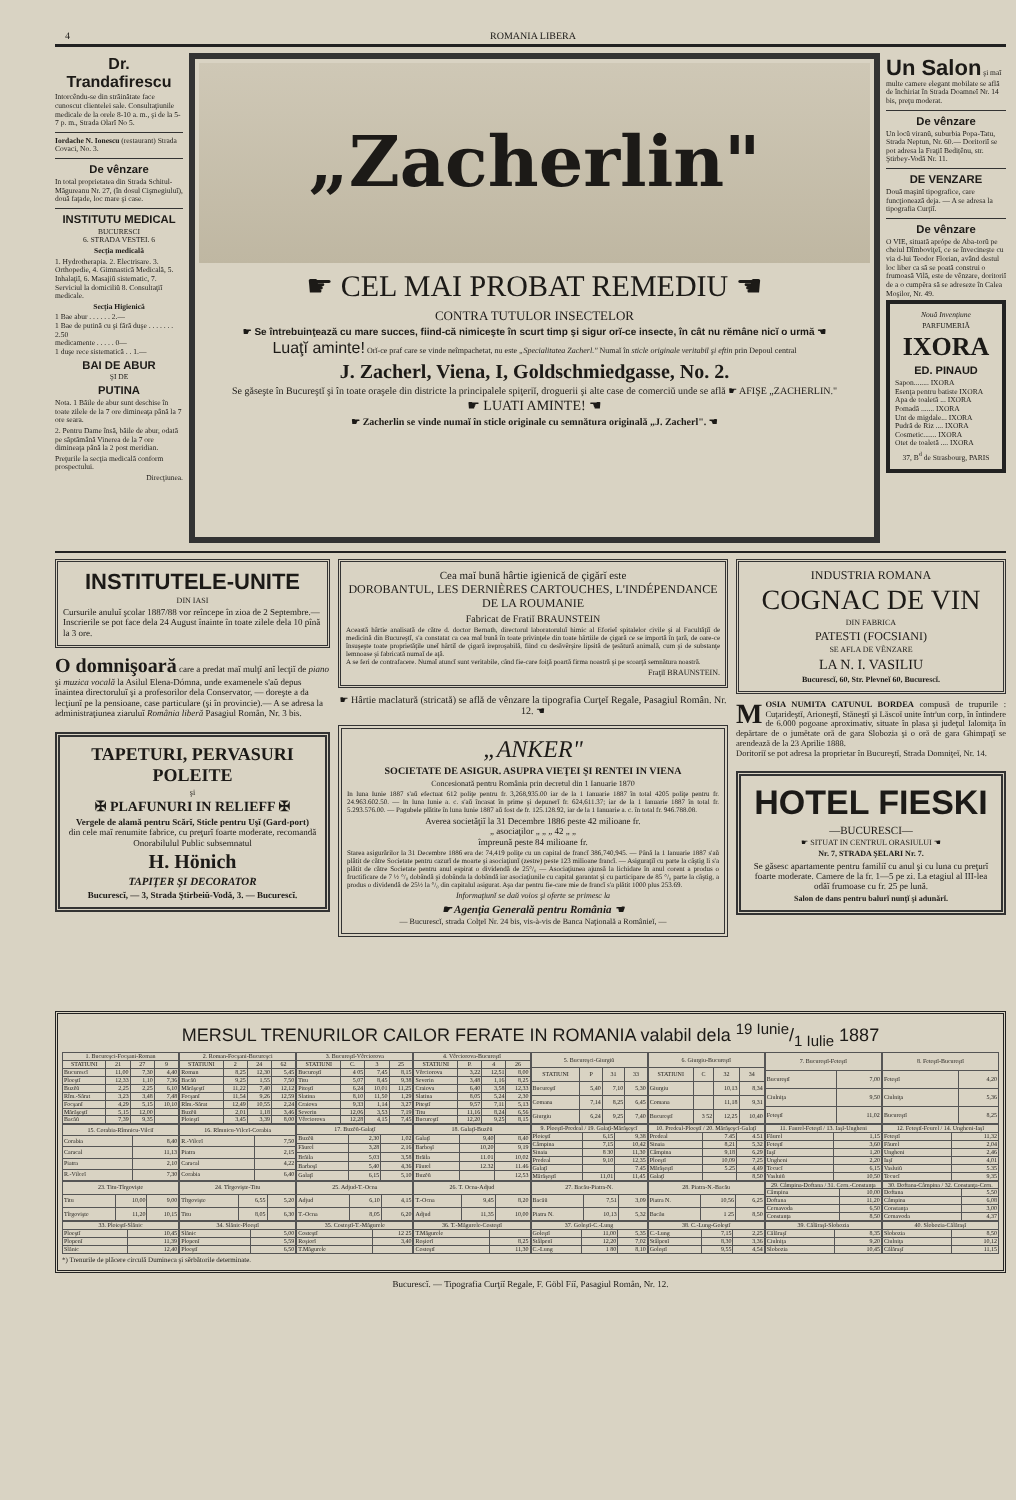4 ROMANIA LIBERA
Dr. Trandafirescu
Intorcêndu-se din străinătate face cunoscut clientelei sale. Consultaţiunile medicale de la orele 8-10 a. m., şi de la 5-7 p. m., Strada Olarĭ No 5.
Iordache N. Ionescu (restaurant) Strada Covaci, No. 3.
De vênzare
In total proprietatea din Strada Schitul-Măgureanu Nr. 27, (în dosul Cişmegiuluĭ), două faţade, loc mare şi case.
INSTITUTU MEDICAL
BUCURESCI
6. STRADA VESTEI. 6
Secţia medicală
1. Hydrotherapia. 2. Electrisare. 3. Orthopedie, 4. Gimnastică Medicală, 5. Inhalaţiĭ, 6. Masajiŭ sistematic, 7. Serviciul la domiciliŭ 8. Consultaţiĭ medicale.
Secţia Higienică
1 Bae abur . . . . . . 2.—
1 Bae de putină cu şi fără duşe . . . . . . . 2.50
medicamente . . . . . 0—
1 duşe rece sistematică . . 1.—
BAI DE ABUR
ŞI DE
PUTINA
Nota. 1 Băile de abur sunt deschise în toate zilele de la 7 ore dimineaţa până la 7 ore seara.
2. Pentru Dame însă, băile de abur, odată pe săptămână Vinerea de la 7 ore dimineaţa până la 2 post meridian.
Preţurile la secţia medicală conform prospectului.
Direcţiunea.
„Zacherlin"
☛ CEL MAI PROBAT REMEDIU ☚
CONTRA TUTULOR INSECTELOR
☛ Se întrebuinţează cu mare succes, fiind-că nimiceşte în scurt timp şi sigur orĭ-ce insecte, în cât nu rĕmâne nicĭ o urmă ☚
Luaţĭ aminte! Orĭ-ce praf care se vinde neîmpachetat, nu este „Specialitatea Zacherl." Numaĭ în sticle originale veritabil şi eftin prin Depoul central
J. Zacherl, Viena, I, Goldschmiedgasse, No. 2.
Se găseşte în Bucureştĭ şi în toate oraşele din districte la principalele spiţeriĭ, droguerii şi alte case de comerciŭ unde se află ☛ AFIŞE „ZACHERLIN."
☛ LUATI AMINTE! ☚
☛ Zacherlin se vinde numaĭ în sticle originale cu semnătura originală „J. Zacherl". ☚
Un Salon şi maĭ multe camere elegant mobilate se află de închiriat în Strada Doamneĭ Nr. 14 bis, preţu moderat.
De vênzare
Un locŭ viranŭ, suburbia Popa-Tatu, Strada Neptun, Nr. 60.— Doritoriĭ se pot adresa la Fraţiĭ Bedițênu, str. Ştirbey-Vodă Nr. 11.
DE VENZARE
Două maşinĭ tipografice, care funcţionează deja. — A se adresa la tipografia Curţiĭ.
De vênzare
O VIE, situată aprópe de Aba-torŭ pe cheiul Dîmboviţeĭ, ce se învecineşte cu via d-lui Teodor Florian, având destul loc liber ca să se poată construi o frumoasă Vilă, este de vênzare, doritoriĭ de a o cumpĕra să se adreseze în Calea Moşilor, Nr. 49.
Nouă Invenţiune
PARFUMERIĂ
IXORA
ED. PINAUD
Sapon........ IXORA
Esenţa pentru batiste IXORA
Apa de toaletă ... IXORA
Pomadă ....... IXORA
Unt de migdale... IXORA
Pudră de Riz .... IXORA
Cosmetic....... IXORA
Otet de toaletă .... IXORA
37, B<sup>d</sup> de Strasbourg, PARIS
INSTITUTELE-UNITE
DIN IASI
Cursurile anuluĭ şcolar 1887/88 vor reîncepe în zioa de 2 Septembre.— Inscrierile se pot face dela 24 August înainte în toate zilele dela 10 pînă la 3 ore.
O domnişoară care a predat maĭ mulţĭ anĭ lecţiĭ de piano şi muzica vocală la Asilul Elena-Dómna, unde examenele s'aŭ depus înaintea directoruluĭ şi a profesorilor dela Conservator, — doreşte a da lecţiunĭ pe la pensioane, case particulare (şi în provincie).— A se adresa la administraţiunea ziaruluĭ România liberă Pasagiul Român, Nr. 3 bis.
TAPETURI, PERVASURI POLEITE
şi
✠ PLAFUNURI IN RELIEFF ✠
Vergele de alamă pentru Scărĭ, Sticle pentru Uşĭ (Gard-port)
din cele maĭ renumite fabrice, cu preţurĭ foarte moderate, recomandă Onorabilulul Public subsemnatul
H. Hönich
TAPIŢER ŞI DECORATOR
Bucurescĭ, — 3, Strada Ştirbeiŭ-Vodă, 3. — Bucurescĭ.
Cea maĭ bună hârtie igienică de çigărĭ este
DOROBANTUL, LES DERNIÈRES CARTOUCHES, L'INDÉPENDANCE DE LA ROUMANIE
Fabricat de Fratiĭ BRAUNSTEIN
Această hârtie analisată de către d. doctor Bernath, directorul laboratoruluĭ himic al Eforieĭ spitalelor civile şi al Facultăţiĭ de medicină din Bucureştĭ, s'a constatat ca cea maĭ bună în toate privinţele din toate hârtiile de çigară ce se importă în ţară, de oare-ce însuşeşte toate proprietăţile uneĭ hârtiĭ de çigară ireproşabilă, fiind cu desăvêrşire lipsită de ţesătură animală, cum şi de substanţe lemnoase şi fabricată numaĭ de aţă.
A se feri de contrafacere. Numaĭ atuncĭ sunt veritabile, când fie-care foiţă poartă firma noastră şi pe scoarţă semnătura noastră.
Fraţiĭ BRAUNSTEIN.
☛ Hârtie maclatură (stricată) se află de vênzare la tipografia Curţeĭ Regale, Pasagiul Român. Nr. 12. ☚
„ANKER"
SOCIETATE DE ASIGUR. ASUPRA VIEŢEI ŞI RENTEI IN VIENA
Concesionată pentru România prin decretul din 1 Ianuarie 1870
In luna Iunie 1887 s'aŭ efectuat 612 poliţe pentru fr. 3,268,935.00 iar de la 1 Ianuarie 1887 în total 4205 poliţe pentru fr. 24.963.602.50. — In luna Iunie a. c. s'aŭ încasat în prime şi depunerĭ fr. 624,611.37; iar de la 1 Ianuarie 1887 în total fr. 5.293.576.00. — Pagubele plătite în luna Iunie 1887 aŭ fost de fr. 125.128.92, iar de la 1 Ianuarie a. c. în total fr. 946.788.08.
Averea societăţiĭ la 31 Decembre 1886 peste 42 milioane fr.
„ asociaţilor „ „ „ 42 „ „
împreună peste 84 milioane fr.
Starea asigurărilor la 31 Decembre 1886 era de: 74,419 poliţe cu un capital de francĭ 386,740,945. — Până la 1 Ianuarie 1887 s'aŭ plătit de către Societate pentru cazurĭ de moarte şi asociaţiunĭ (zestre) peste 123 milioane francĭ. — Asiguraţiĭ cu parte la câştig li s'a plătit de către Societate pentru anul espirat o dividendă de 25°/₀ — Asociaţiunea ajunsă la lichidare în anul corent a produs o fructificare de 7 ½ °/₀ dobândă şi dobânda la dobândă iar asociaţiunile cu capital garantat şi cu participare de 85 °/₀ parte la câştig, a produs o dividendă de 25½ la °/₀ din capitalul asigurat. Aşa dar pentru fie-care mie de francĭ s'a plătit 1000 plus 253.69.
Informaţiunĭ se daŭ voios şi oferte se primesc la
☛ Agenţia Generală pentru România ☚
— Bucurescĭ, strada Colţeĭ Nr. 24 bis, vis-à-vis de Banca Naţională a Românieĭ, —
INDUSTRIA ROMANA
COGNAC DE VIN
DIN FABRICA
PATESTI (FOCSIANI)
SE AFLA DE VÊNZARE
LA N. I. VASILIU
Bucurescĭ, 60, Str. Plevneĭ 60, Bucurescĭ.
MOSIA NUMITA CATUNUL BORDEA compusă de trupurile : Cuţarideştĭ, Arioneştĭ, Stăneştĭ şi Lăscoĭ unite într'un corp, în întindere de 6.000 pogoane aproximativ, situate în plasa şi judeţul Ialomiţa în depărtare de o jumĕtate oră de gara Slobozia şi o oră de gara Ghimpaţĭ se arendează de la 23 Aprilie 1888.
Doritoriĭ se pot adresa la proprietar în Bucureştĭ, Strada Domniţeĭ, Nr. 14.
HOTEL FIESKI
—BUCURESCI—
☛ SITUAT IN CENTRUL ORASIULUI ☚
Nr. 7, STRADA ŞELARI Nr. 7.
Se găsesc apartamente pentru familiĭ cu anul şi cu luna cu preţurĭ foarte moderate. Camere de la fr. 1—5 pe zi. La etagiul al III-lea odăĭ frumoase cu fr. 25 pe lună.
Salon de dans pentru balurĭ nunţĭ şi adunărĭ.
MERSUL TRENURILOR CAILOR FERATE IN ROMANIA valabil dela 19 Iunie/1 Iulie 1887
| 1. Bucureşci-Focşani-Roman | | | |
| --- | --- | --- | --- |
| STATIUNI | 21 | 27 | 9 |
| Bucurescĭ | 11,00 | 7,30 | 4,40 |
| Ploeştĭ | 12,33 | 1,10 | 7,36 |
| Buzĕŭ | 2,25 | 2,25 | 6,10 |
| Rîm.-Sărat | 3,23 | 3,48 | 7,48 |
| Focşanĭ | 4,29 | 5,15 | 10,10 |
| Mărăşeştĭ | 5,15 | 12,00 | |
| Bacăŭ | 7,39 | 9,35 | |
| 2. Roman-Focşani-Bucureşci | | | |
| --- | --- | --- | --- |
| STATIUNI | 2 | 24 | 62 |
| Roman | 8,25 | 12,30 | 5,45 |
| Bacăŭ | 9,25 | 1,55 | 7,50 |
| Mărăşeştĭ | 11,22 | 7,40 | 12,12 |
| Focşanĭ | 11,54 | 9,26 | 12,59 |
| Rîm.-Sărat | 12,49 | 10,55 | 2,24 |
| Buzĕŭ | 2,01 | 1,18 | 3,46 |
| Ploieştĭ | 3,45 | 3,39 | 8,00 |
| 3. Bucureştĭ-Vêrciorova | | | |
| --- | --- | --- | --- |
| STATIUNI | C. | 3 | 25 |
| Bucureştĭ | 4 05 | 7,45 | 8,15 |
| Titu | 5,07 | 8,45 | 9,38 |
| Piteştĭ | 6,24 | 10,01 | 11,25 |
| Slatina | 8,10 | 11,50 | 1,29 |
| Craiova | 9,33 | 1,14 | 3,27 |
| Severin | 12,06 | 3,53 | 7,19 |
| Vêrciorova | 12,28 | 4,15 | 7,45 |
| 4. Vêrciorova-Bucureştĭ | | | |
| --- | --- | --- | --- |
| STATIUNI | P. | 4 | 26 |
| Vêrciorova | 3,22 | 12,51 | 8,00 |
| Severin | 3,48 | 1,16 | 8,25 |
| Craiova | 6,40 | 3,58 | 12,33 |
| Slatina | 8,05 | 5,24 | 2,30 |
| Piteştĭ | 9,57 | 7,11 | 5,13 |
| Titu | 11,16 | 8,24 | 6,56 |
| Bucureştĭ | 12,20 | 9,25 | 8,15 |
| 5. Bucureşci-Giurgiŭ | | | |
| --- | --- | --- | --- |
| STATIUNI | P | 31 | 33 |
| Bucureştĭ | 5,40 | 7,10 | 5,30 |
| Comana | 7,14 | 8,25 | 6,45 |
| Giurgiu | 6,24 | 9,25 | 7,40 |
| 6. Giurgiu-Bucureştĭ | | | |
| --- | --- | --- | --- |
| STATIUNI | C | 32 | 34 |
| Giurgiu | | 10,13 | 8,34 |
| Comana | | 11,18 | 9,31 |
| Bucureştĭ | 3 52 | 12,25 | 10,40 |
| 7. Bucureştĭ-Feteştĭ | |
| --- | --- |
| Bucureştĭ | 7,00 |
| Ciulniţa | 9,50 |
| Feteştĭ | 11,02 |
| 8. Feteştĭ-Bucureştĭ | |
| --- | --- |
| Feteştĭ | 4,20 |
| Ciulniţa | 5,36 |
| Bucureştĭ | 8,25 |
| 15. Corabia-Rîmnicu-Vilciĭ | |
| --- | --- |
| Corabia | 8,40 |
| Caracal | 11,13 |
| Piatra | 2,10 |
| R.-Vilceĭ | 7,30 |
| 16. Rîmnicu-Vilceĭ-Corabia | |
| --- | --- |
| R.-Vilceĭ | 7,50 |
| Piatra | 2,15 |
| Caracal | 4,22 |
| Corabia | 6,40 |
| 17. Buzĕŭ-Galaţĭ | | |
| --- | --- | --- |
| Buzĕŭ | 2,30 | 1,02 |
| Făurel | 3,28 | 2,16 |
| Brăila | 5,03 | 3,58 |
| Barboşĭ | 5,40 | 4,36 |
| Galaţĭ | 6,15 | 5,10 |
| 18. Galaţĭ-Buzĕŭ | | |
| --- | --- | --- |
| Galaţĭ | 9,40 | 8,40 |
| Barboşĭ | 10,20 | 9,19 |
| Brăila | 11.01 | 10,02 |
| Făurel | 12.32 | 11.46 |
| Buzĕŭ | | 12,53 |
| 9. Ploeştĭ-Predeal / 19. Galaţĭ-Mărăşeşcĭ | | |
| --- | --- | --- |
| Ploieştĭ | 6,15 | 9,38 |
| Câmpina | 7,15 | 10,42 |
| Sinaia | 8 30 | 11,30 |
| Predeal | 9,10 | 12,35 |
| Galaţĭ | | 7.45 |
| Mărăşeştĭ | 11,01 | 11,45 |
| 10. Predeal-Ploeştĭ / 20. Mărăşeşcĭ-Galaţĭ | | |
| --- | --- | --- |
| Predeal | 7.45 | 4.51 |
| Sinaia | 8,21 | 5,32 |
| Câmpina | 9,18 | 6,29 |
| Ploeştĭ | 10,09 | 7,25 |
| Mărăşeştĭ | 5.25 | 4,49 |
| Galaţĭ | | 8,50 |
| 11. Faurel-Feteştĭ / 13. Iaşĭ-Ungheni | |
| --- | --- |
| Făurel | 1,15 |
| Feteştĭ | 3,60 |
| Iaşĭ | 1,20 |
| Ungheni | 2,20 |
| Tecucĭ | 6,15 |
| Vasluiŭ | 10,50 |
| 12. Feteştĭ-Feurel / 14. Ungheni-Iaşĭ | |
| --- | --- |
| Feteştĭ | 11,32 |
| Făurel | 2,04 |
| Ungheni | 2,46 |
| Iaşĭ | 4,01 |
| Vasluiŭ | 5.35 |
| Tecucĭ | 9,35 |
| 23. Titu-Tîrgovişte | | |
| --- | --- | --- |
| Titu | 10,00 | 9,00 |
| Tîrgovişte | 11,20 | 10,15 |
| 24. Tîrgovişte-Titu | | |
| --- | --- | --- |
| Tîrgovişte | 6,55 | 5,20 |
| Titu | 8,05 | 6,30 |
| 25. Adjud-T.-Ocna | | |
| --- | --- | --- |
| Adjud | 6,10 | 4,15 |
| T.-Ocna | 8,05 | 6,20 |
| 26. T. Ocna-Adjud | | |
| --- | --- | --- |
| T.-Ocna | 9,45 | 8,20 |
| Adjud | 11,35 | 10,00 |
| 27. Bacău-Piatra-N. | | |
| --- | --- | --- |
| Bacăŭ | 7,51 | 3,09 |
| Piatra N. | 10,13 | 5,32 |
| 28. Piatra-N.-Bacău | | |
| --- | --- | --- |
| Piatra N. | 10,56 | 6,25 |
| Bacău | 1 25 | 8,50 |
| 29. Câmpina-Doftana / 31. Cern.-Constanţa | |
| --- | --- |
| Câmpina | 10,00 |
| Doftana | 11,20 |
| Cernavoda | 6,50 |
| Constanţa | 8,50 |
| 30. Doftana-Câmpina / 32. Constanţa-Cern. | |
| --- | --- |
| Doftana | 5,50 |
| Câmpina | 6,08 |
| Constanţa | 3,00 |
| Cernavoda | 4,37 |
| 33. Ploieştĭ-Slănic | |
| --- | --- |
| Ploeştĭ | 10,45 |
| Plopenĭ | 11,39 |
| Slănic | 12,40 |
| 34. Slănic-Ploeştĭ | |
| --- | --- |
| Slănic | 5,00 |
| Plopenĭ | 5,59 |
| Ploeştĭ | 6,50 |
| 35. Costeştĭ-T.-Măgurele | |
| --- | --- |
| Costeştĭ | 12 25 |
| Roşiorĭ | 3,40 |
| T.Măgurele | |
| 36. T.-Măgurele-Costeştĭ | |
| --- | --- |
| T.Măgurele | |
| Roşiorĭ | 8,25 |
| Costeştĭ | 11,30 |
| 37. Goleştĭ-C.-Lung | | |
| --- | --- | --- |
| Goleştĭ | 11,00 | 5,35 |
| Stâlpenĭ | 12,20 | 7,02 |
| C.-Lung | 1 80 | 8,10 |
| 38. C.-Lung-Goleştĭ | | |
| --- | --- | --- |
| C.-Lung | 7,15 | 2,25 |
| Stâlpenĭ | 8,30 | 3,36 |
| Goleştĭ | 9,55 | 4,54 |
| 39. Călăraşĭ-Slobozia | |
| --- | --- |
| Călăraşĭ | 8,35 |
| Ciulniţa | 9,20 |
| Slobozia | 10,45 |
| 40. Slobozia-Călăraşĭ | |
| --- | --- |
| Slobozia | 8,50 |
| Ciulniţa | 10,12 |
| Călăraşĭ | 11,15 |
*) Trenurile de plăcere circulă Dumineca şi sĕrbătorile determinate.
Bucurescĭ. — Tipografia Curţiĭ Regale, F. Göbl Fiĭ, Pasagiul Român, Nr. 12.